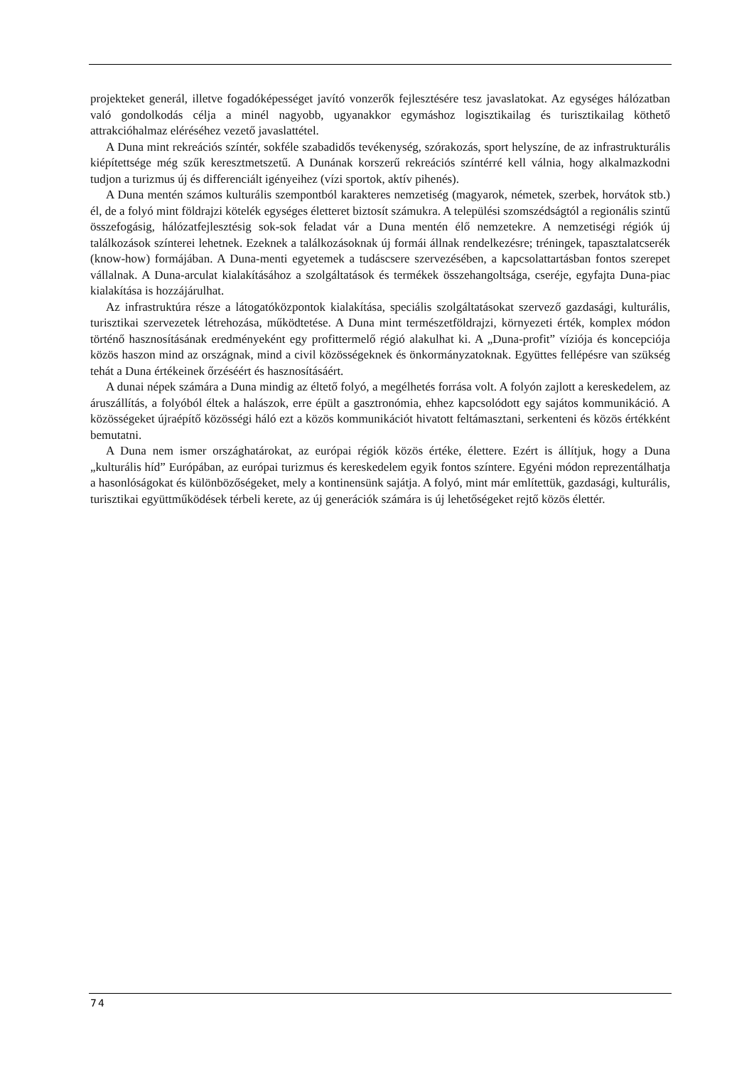projekteket generál, illetve fogadóképességet javító vonzerők fejlesztésére tesz javaslatokat. Az egységes hálózatban való gondolkodás célja a minél nagyobb, ugyanakkor egymáshoz logisztikailag és turisztikailag köthető attrakcióhalmaz eléréséhez vezető javaslattétel.
A Duna mint rekreációs színtér, sokféle szabadidős tevékenység, szórakozás, sport helyszíne, de az infrastrukturális kiépítettsége még szűk keresztmetszetű. A Dunának korszerű rekreációs színtérré kell válnia, hogy alkalmazkodni tudjon a turizmus új és differenciált igényeihez (vízi sportok, aktív pihenés).
A Duna mentén számos kulturális szempontból karakteres nemzetiség (magyarok, németek, szerbek, horvátok stb.) él, de a folyó mint földrajzi kötelék egységes életteret biztosít számukra. A települési szomszédságtól a regionális szintű összefogásig, hálózatfejlesztésig sok-sok feladat vár a Duna mentén élő nemzetekre. A nemzetiségi régiók új találkozások színterei lehetnek. Ezeknek a találkozásoknak új formái állnak rendelkezésre; tréningek, tapasztalatcserék (know-how) formájában. A Duna-menti egyetemek a tudáscsere szervezésében, a kapcsolattartásban fontos szerepet vállalnak. A Duna-arculat kialakításához a szolgáltatások és termékek összehangoltsága, cseréje, egyfajta Duna-piac kialakítása is hozzájárulhat.
Az infrastruktúra része a látogatóközpontok kialakítása, speciális szolgáltatásokat szervező gazdasági, kulturális, turisztikai szervezetek létrehozása, működtetése. A Duna mint természetföldrajzi, környezeti érték, komplex módon történő hasznosításának eredményeként egy profittermelő régió alakulhat ki. A „Duna-profit” víziója és koncepciója közös haszon mind az országnak, mind a civil közösségeknek és önkormányzatoknak. Együttes fellépésre van szükség tehát a Duna értékeinek őrzéséért és hasznosításáért.
A dunai népek számára a Duna mindig az éltető folyó, a megélhetés forrása volt. A folyón zajlott a kereskedelem, az áruszállítás, a folyóból éltek a halászok, erre épült a gasztronómia, ehhez kapcsolódott egy sajátos kommunikáció. A közösségeket újraépítő közösségi háló ezt a közös kommunikációt hivatott feltámasztani, serkenteni és közös értékként bemutatni.
A Duna nem ismer országhatárokat, az európai régiók közös értéke, élettere. Ezért is állítjuk, hogy a Duna „kulturális híd” Európában, az európai turizmus és kereskedelem egyik fontos színtere. Egyéni módon reprezentálhatja a hasonlóságokat és különbözőségeket, mely a kontinensünk sajátja. A folyó, mint már említettük, gazdasági, kulturális, turisztikai együttműködések térbeli kerete, az új generációk számára is új lehetőségeket rejtő közös élettér.
74